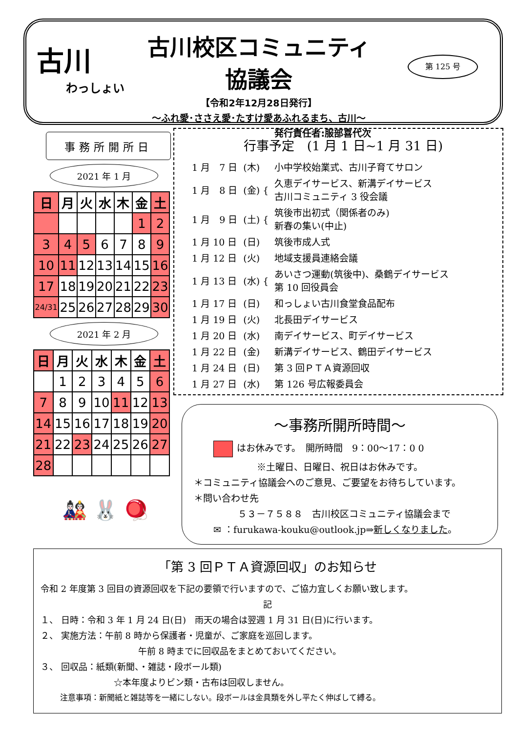古川
わっしょい
古川校区コミュニティ協議会
【令和2年12月28日発行】
～ふれ愛･ささえ愛･たすけ愛あふれるまち、古川～
発行責任者:服部喜代次
第 125 号
事務所開所日
2021 年 1 月
| 日 | 月 | 火 | 水 | 木 | 金 | 土 |
| --- | --- | --- | --- | --- | --- | --- |
| | | | | | 1 | 2 |
| 3 | 4 | 5 | 6 | 7 | 8 | 9 |
| 10 | 11 | 12 | 13 | 14 | 15 | 16 |
| 17 | 18 | 19 | 20 | 21 | 22 | 23 |
| 24/31 | 25 | 26 | 27 | 28 | 29 | 30 |
2021 年 2 月
| 日 | 月 | 火 | 水 | 木 | 金 | 土 |
| --- | --- | --- | --- | --- | --- | --- |
| | 1 | 2 | 3 | 4 | 5 | 6 |
| 7 | 8 | 9 | 10 | 11 | 12 | 13 |
| 14 | 15 | 16 | 17 | 18 | 19 | 20 |
| 21 | 22 | 23 | 24 | 25 | 26 | 27 |
| 28 | | | | | | |
🎎 🐰 🪀
行事予定　(1 月 1 日~1 月 31 日)
| 1 月 7 日 | (木) | 小中学校始業式、古川子育てサロン |
| 1 月 8 日 | (金) { | 久恵デイサービス、新溝デイサービス 古川コミュニティ 3 役会議 |
| 1 月 9 日 | (土) { | 筑後市出初式（関係者のみ) 新春の集い(中止) |
| 1 月 10 日 | (日) | 筑後市成人式 |
| 1 月 12 日 | (火) | 地域支援員連絡会議 |
| 1 月 13 日 | (水) { | あいさつ運動(筑後中)、桑鶴デイサービス 第 10 回役員会 |
| 1 月 17 日 | (日) | 和っしょい古川食堂食品配布 |
| 1 月 19 日 | (火) | 北長田デイサービス |
| 1 月 20 日 | (水) | 南デイサービス、町デイサービス |
| 1 月 22 日 | (金) | 新溝デイサービス、鶴田デイサービス |
| 1 月 24 日 | (日) | 第 3 回ＰＴＡ資源回収 |
| 1 月 27 日 | (水) | 第 126 号広報委員会 |
～事務所開所時間～
はお休みです。　開所時間　9：00～17：0 0
※土曜日、日曜日、祝日はお休みです。
＊コミュニティ協議会へのご意見、ご要望をお待ちしています。
＊問い合わせ先
５３－７５８８　古川校区コミュニティ協議会まで
✉ ：furukawa-kouku@outlook.jp⇒新しくなりました。
「第 3 回ＰＴＡ資源回収」のお知らせ
令和 2 年度第 3 回目の資源回収を下記の要領で行いますので、ご協力宜しくお願い致します。
記
１、 日時：令和 3 年 1 月 24 日(日)　雨天の場合は翌週 1 月 31 日(日)に行います。
２、 実施方法：午前 8 時から保護者・児童が、ご家庭を巡回します。
午前 8 時までに回収品をまとめておいてください。
３、 回収品：紙類(新聞、・雑誌・段ボール類)
☆本年度よりビン類・古布は回収しません。
注意事項：新聞紙と雑誌等を一緒にしない。段ボールは金具類を外し平たく伸ばして縛る。